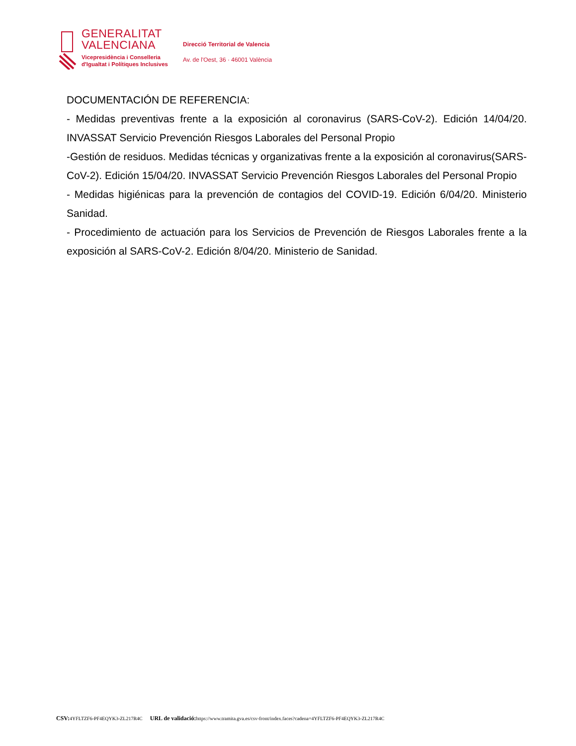GENERALITAT
VALENCIANA
Vicepresidència i Conselleria
d'Igualtat i Polítiques Inclusives
Direcció Territorial de Valencia
Av. de l'Oest, 36 · 46001 València
DOCUMENTACIÓN DE REFERENCIA:
- Medidas preventivas frente a la exposición al coronavirus (SARS-CoV-2). Edición 14/04/20. INVASSAT Servicio Prevención Riesgos Laborales del Personal Propio
-Gestión de residuos. Medidas técnicas y organizativas frente a la exposición al coronavirus(SARS-CoV-2). Edición 15/04/20. INVASSAT Servicio Prevención Riesgos Laborales del Personal Propio
- Medidas higiénicas para la prevención de contagios del COVID-19. Edición 6/04/20. Ministerio Sanidad.
- Procedimiento de actuación para los Servicios de Prevención de Riesgos Laborales frente a la exposición al SARS-CoV-2. Edición 8/04/20. Ministerio de Sanidad.
CSV: 4YFLTZF6-PF4EQYK3-ZL217R4C URL de validació: https://www.tramita.gva.es/csv-front/index.faces?cadena=4YFLTZF6-PF4EQYK3-ZL217R4C